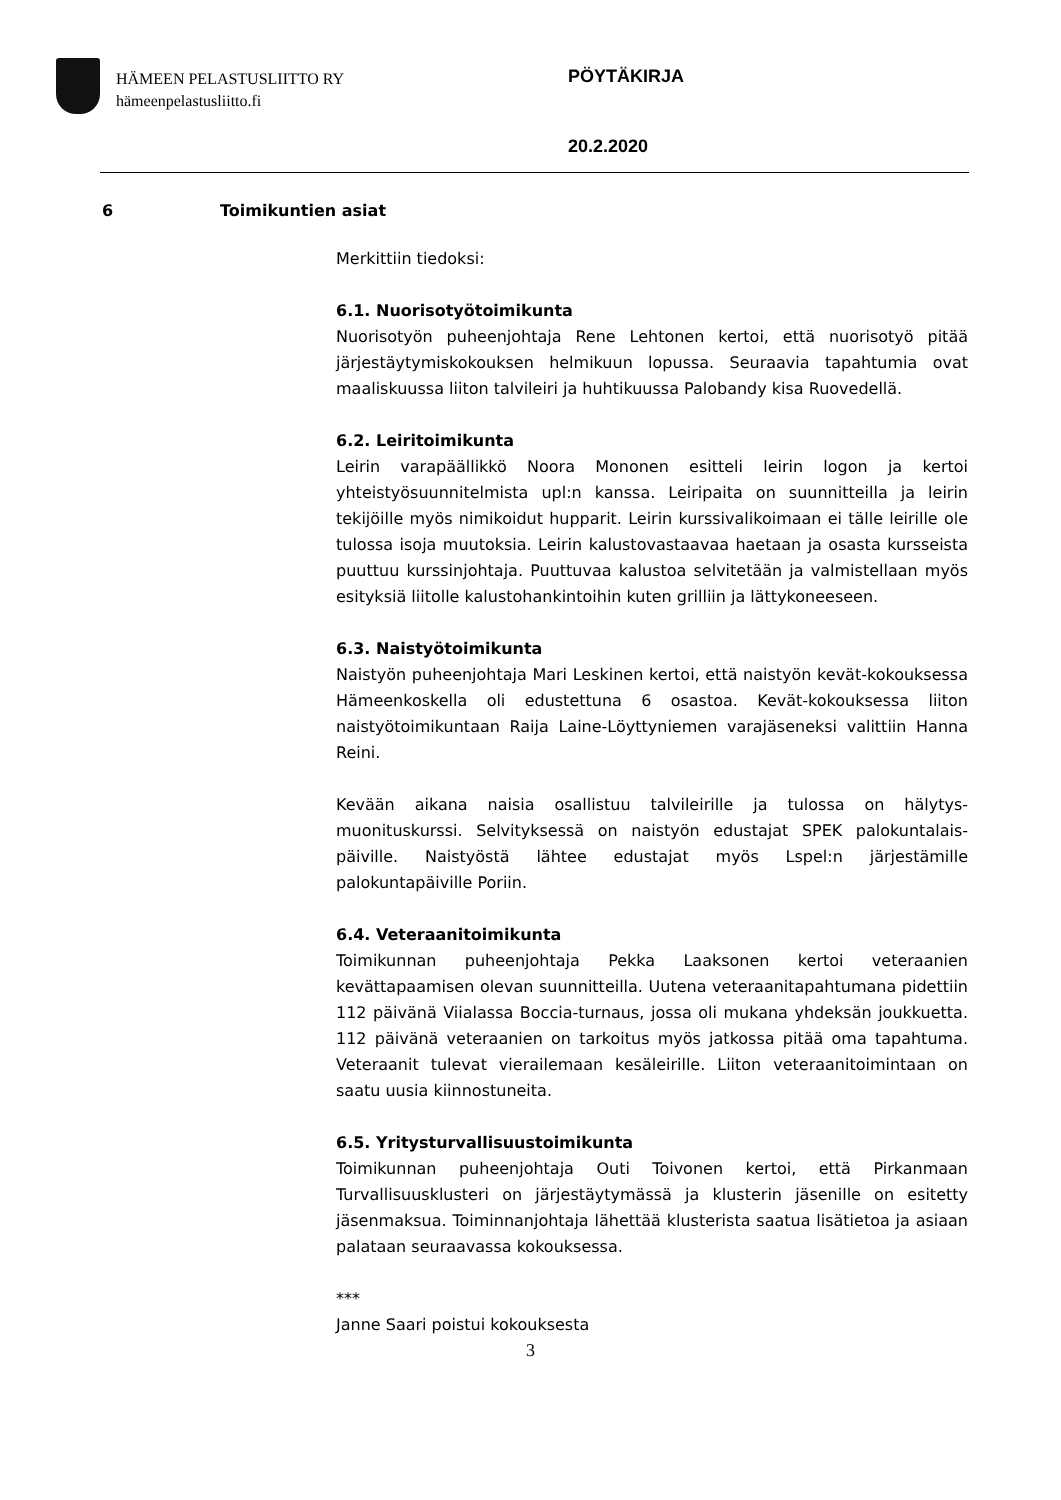HÄMEEN PELASTUSLIITTO RY
hämeenpelastusliitto.fi
PÖYTÄKIRJA
20.2.2020
6 Toimikuntien asiat
Merkittiin tiedoksi:
6.1. Nuorisotyötoimikunta
Nuorisotyön puheenjohtaja Rene Lehtonen kertoi, että nuorisotyö pitää järjestäytymiskokouksen helmikuun lopussa. Seuraavia tapahtumia ovat maaliskuussa liiton talvileiri ja huhtikuussa Palobandy kisa Ruovedellä.
6.2. Leiritoimikunta
Leirin varapäällikkö Noora Mononen esitteli leirin logon ja kertoi yhteistyösuunnitelmista upl:n kanssa. Leiripaita on suunnitteilla ja leirin tekijöille myös nimikoidut hupparit. Leirin kurssivalikoimaan ei tälle leirille ole tulossa isoja muutoksia. Leirin kalustovastaavaa haetaan ja osasta kursseista puuttuu kurssinjohtaja. Puuttuvaa kalustoa selvitetään ja valmistellaan myös esityksiä liitolle kalustohankintoihin kuten grilliin ja lättykoneeseen.
6.3. Naistyötoimikunta
Naistyön puheenjohtaja Mari Leskinen kertoi, että naistyön kevät-kokouksessa Hämeenkoskella oli edustettuna 6 osastoa. Kevät-kokouksessa liiton naistyötoimikuntaan Raija Laine-Löyttyniemen varajäseneksi valittiin Hanna Reini.
Kevään aikana naisia osallistuu talvileirille ja tulossa on hälytys-muonituskurssi. Selvityksessä on naistyön edustajat SPEK palokuntalais-päiville. Naistyöstä lähtee edustajat myös Lspel:n järjestämille palokuntapäiville Poriin.
6.4. Veteraanitoimikunta
Toimikunnan puheenjohtaja Pekka Laaksonen kertoi veteraanien kevättapaamisen olevan suunnitteilla. Uutena veteraanitapahtumana pidettiin 112 päivänä Viialassa Boccia-turnaus, jossa oli mukana yhdeksän joukkuetta. 112 päivänä veteraanien on tarkoitus myös jatkossa pitää oma tapahtuma. Veteraanit tulevat vierailemaan kesäleirille. Liiton veteraanitoimintaan on saatu uusia kiinnostuneita.
6.5. Yritysturvallisuustoimikunta
Toimikunnan puheenjohtaja Outi Toivonen kertoi, että Pirkanmaan Turvallisuusklusteri on järjestäytymässä ja klusterin jäsenille on esitetty jäsenmaksua. Toiminnanjohtaja lähettää klusterista saatua lisätietoa ja asiaan palataan seuraavassa kokouksessa.
***
Janne Saari poistui kokouksesta
3